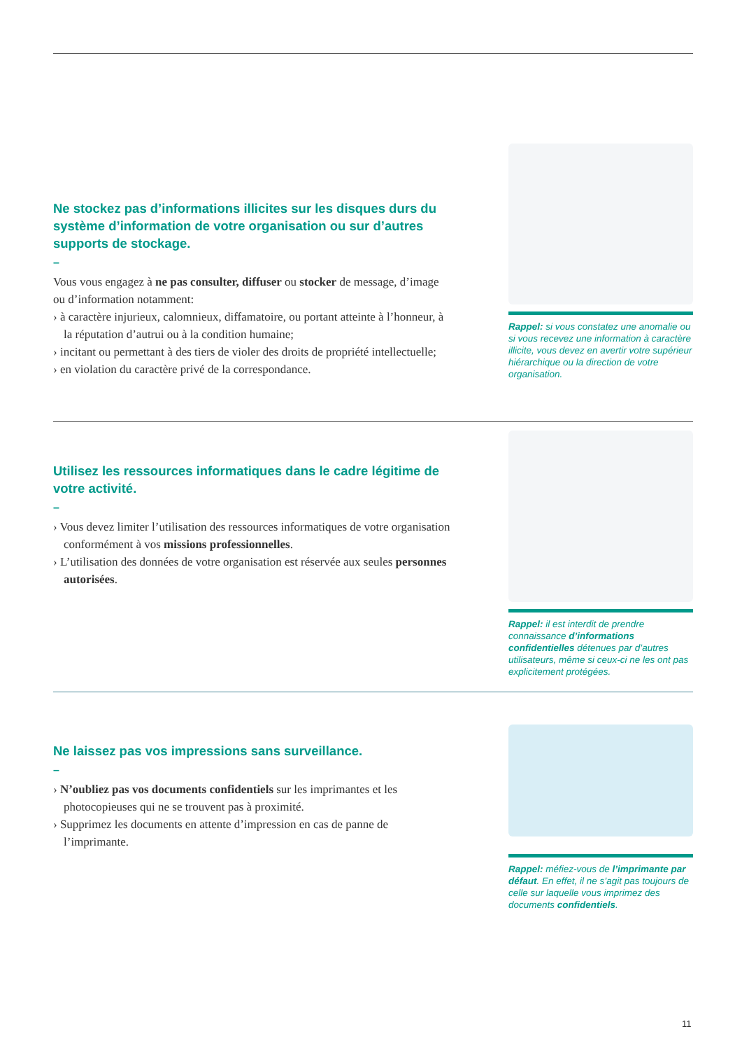Ne stockez pas d’informations illicites sur les disques durs du système d’information de votre organisation ou sur d’autres supports de stockage.
–
Vous vous engagez à ne pas consulter, diffuser ou stocker de message, d’image ou d’information notamment:
› à caractère injurieux, calomnieux, diffamatoire, ou portant atteinte à l’honneur, à la réputation d’autrui ou à la condition humaine;
› incitant ou permettant à des tiers de violer des droits de propriété intellectuelle;
› en violation du caractère privé de la correspondance.
Rappel: si vous constatez une anomalie ou si vous recevez une information à caractère illicite, vous devez en avertir votre supérieur hiérarchique ou la direction de votre organisation.
Utilisez les ressources informatiques dans le cadre légitime de votre activité.
–
› Vous devez limiter l’utilisation des ressources informatiques de votre organisation conformément à vos missions professionnelles.
› L’utilisation des données de votre organisation est réservée aux seules personnes autorisées.
Rappel: il est interdit de prendre connaissance d’informations confidentielles détenues par d’autres utilisateurs, même si ceux-ci ne les ont pas explicitement protégées.
Ne laissez pas vos impressions sans surveillance.
–
› N’oubliez pas vos documents confidentiels sur les imprimantes et les photocopieuses qui ne se trouvent pas à proximité.
› Supprimez les documents en attente d’impression en cas de panne de l’imprimante.
Rappel: méfiez-vous de l’imprimante par défaut. En effet, il ne s’agit pas toujours de celle sur laquelle vous imprimez des documents confidentiels.
11